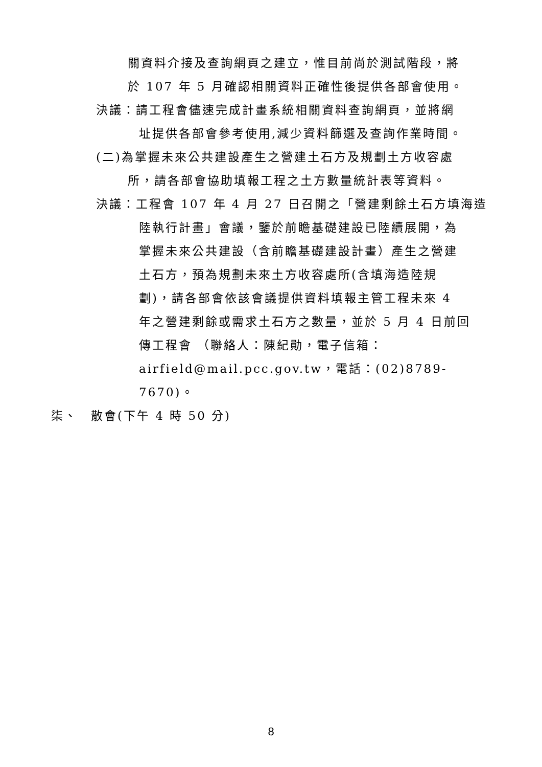關資料介接及查詢網頁之建立，惟目前尚於測試階段，將
於 107 年 5 月確認相關資料正確性後提供各部會使用。
決議：請工程會儘速完成計畫系統相關資料查詢網頁，並將網
址提供各部會參考使用,減少資料篩選及查詢作業時間。
(二)為掌握未來公共建設產生之營建土石方及規劃土方收容處
所，請各部會協助填報工程之土方數量統計表等資料。
決議：工程會 107 年 4 月 27 日召開之「營建剩餘土石方填海造
陸執行計畫」會議，鑒於前瞻基礎建設已陸續展開，為
掌握未來公共建設（含前瞻基礎建設計畫）產生之營建
土石方，預為規劃未來土方收容處所(含填海造陸規
劃)，請各部會依該會議提供資料填報主管工程未來 4
年之營建剩餘或需求土石方之數量，並於 5 月 4 日前回
傳工程會 （聯絡人：陳紀勛，電子信箱：
airfield@mail.pcc.gov.tw，電話：(02)8789-7670)。
柒、　散會(下午 4 時 50 分)
8